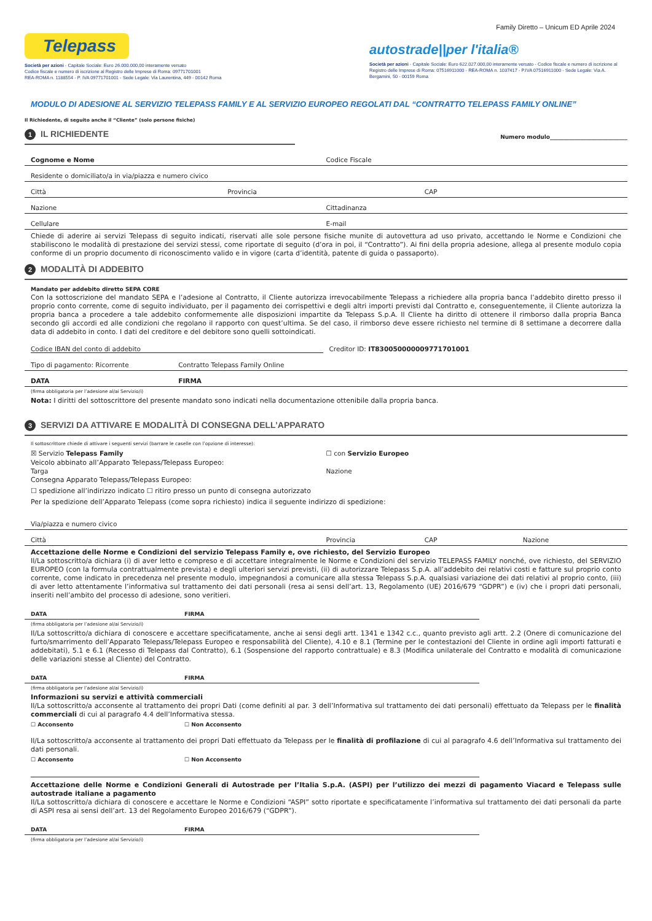Family Diretto – Unicum ED Aprile 2024
Telepass
Società per azioni - Capitale Sociale: Euro 26.000.000,00 interamente versato
Codice fiscale e numero di iscrizione al Registro delle Imprese di Roma: 09771701001
REA-ROMA n. 1188554 - P. IVA 09771701001 - Sede Legale: Via Laurentina, 449 - 00142 Roma
autostrade||per l'italia®
Società per azioni - Capitale Sociale: Euro 622.027.000,00 interamente versato - Codice fiscale e numero di iscrizione al Registro delle Imprese di Roma: 07516911000 - REA-ROMA n. 1037417 - P.IVA 07516911000 - Sede Legale: Via A. Bergamini, 50 - 00159 Roma
MODULO DI ADESIONE AL SERVIZIO TELEPASS FAMILY E AL SERVIZIO EUROPEO REGOLATI DAL “CONTRATTO TELEPASS FAMILY ONLINE”
Il Richiedente, di seguito anche il “Cliente” (solo persone fisiche)
1 IL RICHIEDENTE
Numero modulo____________________________
Cognome e Nome Codice Fiscale
Residente o domiciliato/a in via/piazza e numero civico
Città Provincia CAP
Nazione Cittadinanza
Cellulare E-mail
Chiede di aderire ai servizi Telepass di seguito indicati, riservati alle sole persone fisiche munite di autovettura ad uso privato, accettando le Norme e Condizioni che stabiliscono le modalità di prestazione dei servizi stessi, come riportate di seguito (d’ora in poi, il “Contratto”). Ai fini della propria adesione, allega al presente modulo copia conforme di un proprio documento di riconoscimento valido e in vigore (carta d’identità, patente di guida o passaporto).
2 MODALITÀ DI ADDEBITO
Mandato per addebito diretto SEPA CORE
Con la sottoscrizione del mandato SEPA e l’adesione al Contratto, il Cliente autorizza irrevocabilmente Telepass a richiedere alla propria banca l’addebito diretto presso il proprio conto corrente, come di seguito individuato, per il pagamento dei corrispettivi e degli altri importi previsti dal Contratto e, conseguentemente, il Cliente autorizza la propria banca a procedere a tale addebito conformemente alle disposizioni impartite da Telepass S.p.A. Il Cliente ha diritto di ottenere il rimborso dalla propria Banca secondo gli accordi ed alle condizioni che regolano il rapporto con quest’ultima. Se del caso, il rimborso deve essere richiesto nel termine di 8 settimane a decorrere dalla data di addebito in conto. I dati del creditore e del debitore sono quelli sottoindicati.
Codice IBAN del conto di addebito Creditor ID: IT830050000009771701001
Tipo di pagamento: Ricorrente Contratto Telepass Family Online
DATA FIRMA
(firma obbligatoria per l’adesione al/ai Servizio/i)
Nota: I diritti del sottoscrittore del presente mandato sono indicati nella documentazione ottenibile dalla propria banca.
3 SERVIZI DA ATTIVARE E MODALITÀ DI CONSEGNA DELL’APPARATO
Il sottoscrittore chiede di attivare i seguenti servizi (barrare le caselle con l’opzione di interesse):
☒ Servizio Telepass Family ☐ con Servizio Europeo
Veicolo abbinato all’Apparato Telepass/Telepass Europeo:
Targa Nazione
Consegna Apparato Telepass/Telepass Europeo:
☐ spedizione all’indirizzo indicato ☐ ritiro presso un punto di consegna autorizzato
Per la spedizione dell’Apparato Telepass (come sopra richiesto) indica il seguente indirizzo di spedizione:
Via/piazza e numero civico
Città Provincia CAP Nazione
Accettazione delle Norme e Condizioni del servizio Telepass Family e, ove richiesto, del Servizio Europeo
Il/La sottoscritto/a dichiara (i) di aver letto e compreso e di accettare integralmente le Norme e Condizioni del servizio TELEPASS FAMILY nonché, ove richiesto, del SERVIZIO EUROPEO (con la formula contrattualmente prevista) e degli ulteriori servizi previsti, (ii) di autorizzare Telepass S.p.A. all’addebito dei relativi costi e fatture sul proprio conto corrente, come indicato in precedenza nel presente modulo, impegnandosi a comunicare alla stessa Telepass S.p.A. qualsiasi variazione dei dati relativi al proprio conto, (iii) di aver letto attentamente l’informativa sul trattamento dei dati personali (resa ai sensi dell’art. 13, Regolamento (UE) 2016/679 “GDPR”) e (iv) che i propri dati personali, inseriti nell’ambito del processo di adesione, sono veritieri.
DATA FIRMA
(firma obbligatoria per l’adesione al/ai Servizio/i)
Il/La sottoscritto/a dichiara di conoscere e accettare specificatamente, anche ai sensi degli artt. 1341 e 1342 c.c., quanto previsto agli artt. 2.2 (Onere di comunicazione del furto/smarrimento dell’Apparato Telepass/Telepass Europeo e responsabilità del Cliente), 4.10 e 8.1 (Termine per le contestazioni del Cliente in ordine agli importi fatturati e addebitati), 5.1 e 6.1 (Recesso di Telepass dal Contratto), 6.1 (Sospensione del rapporto contrattuale) e 8.3 (Modifica unilaterale del Contratto e modalità di comunicazione delle variazioni stesse al Cliente) del Contratto.
DATA FIRMA
(firma obbligatoria per l’adesione al/ai Servizio/i)
Informazioni su servizi e attività commerciali
Il/La sottoscritto/a acconsente al trattamento dei propri Dati (come definiti al par. 3 dell’Informativa sul trattamento dei dati personali) effettuato da Telepass per le finalità commerciali di cui al paragrafo 4.4 dell’Informativa stessa.
☐ Acconsento ☐ Non Acconsento
Il/La sottoscritto/a acconsente al trattamento dei propri Dati effettuato da Telepass per le finalità di profilazione di cui al paragrafo 4.6 dell’Informativa sul trattamento dei dati personali.
☐ Acconsento ☐ Non Acconsento
Accettazione delle Norme e Condizioni Generali di Autostrade per l’Italia S.p.A. (ASPI) per l’utilizzo dei mezzi di pagamento Viacard e Telepass sulle autostrade italiane a pagamento
Il/La sottoscritto/a dichiara di conoscere e accettare le Norme e Condizioni “ASPI” sotto riportate e specificatamente l’informativa sul trattamento dei dati personali da parte di ASPI resa ai sensi dell’art. 13 del Regolamento Europeo 2016/679 (“GDPR”).
DATA FIRMA
(firma obbligatoria per l’adesione al/ai Servizio/i)